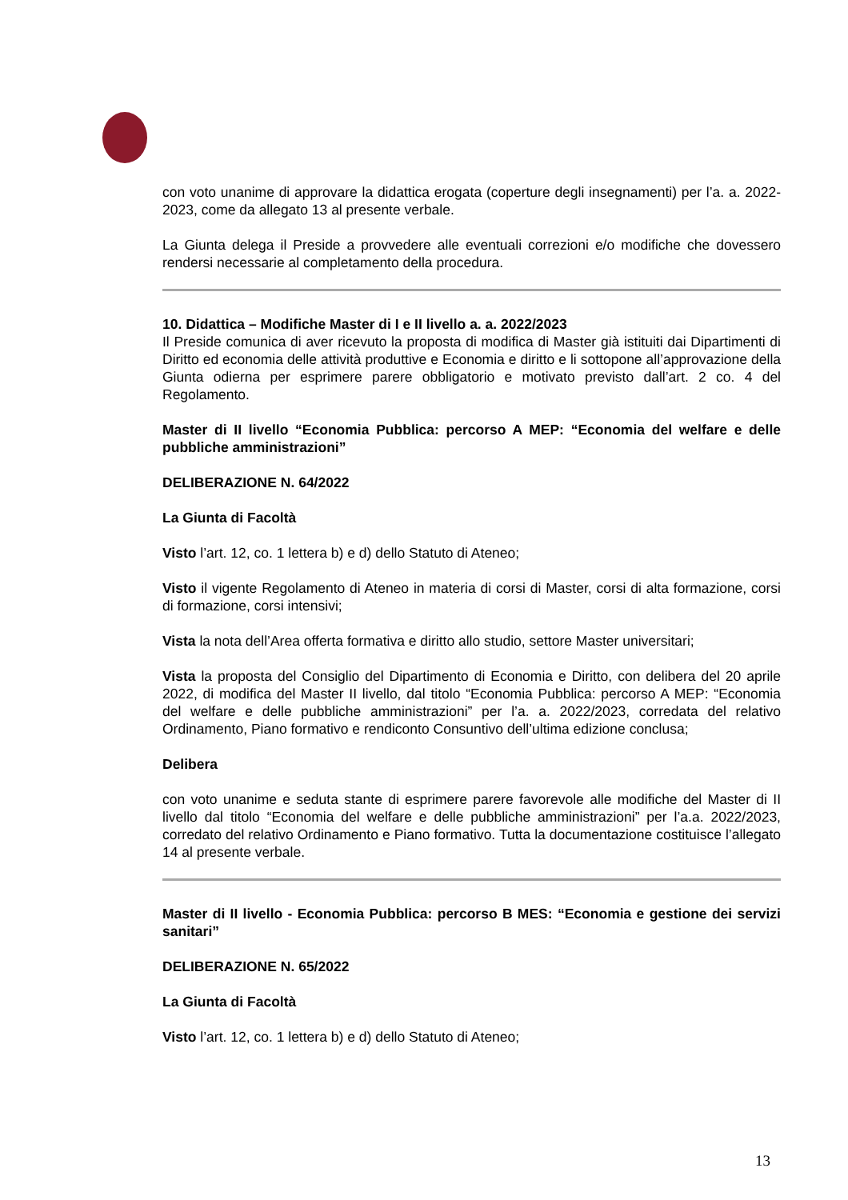con voto unanime di approvare la didattica erogata (coperture degli insegnamenti) per l’a. a. 2022-2023, come da allegato 13 al presente verbale.
La Giunta delega il Preside a provvedere alle eventuali correzioni e/o modifiche che dovessero rendersi necessarie al completamento della procedura.
10. Didattica – Modifiche Master di I e II livello a. a. 2022/2023
Il Preside comunica di aver ricevuto la proposta di modifica di Master già istituiti dai Dipartimenti di Diritto ed economia delle attività produttive e Economia e diritto e li sottopone all’approvazione della Giunta odierna per esprimere parere obbligatorio e motivato previsto dall’art. 2 co. 4 del Regolamento.
Master di II livello “Economia Pubblica: percorso A MEP: “Economia del welfare e delle pubbliche amministrazioni”
DELIBERAZIONE N. 64/2022
La Giunta di Facoltà
Visto l’art. 12, co. 1 lettera b) e d) dello Statuto di Ateneo;
Visto il vigente Regolamento di Ateneo in materia di corsi di Master, corsi di alta formazione, corsi di formazione, corsi intensivi;
Vista la nota dell’Area offerta formativa e diritto allo studio, settore Master universitari;
Vista la proposta del Consiglio del Dipartimento di Economia e Diritto, con delibera del 20 aprile 2022, di modifica del Master II livello, dal titolo “Economia Pubblica: percorso A MEP: “Economia del welfare e delle pubbliche amministrazioni” per l’a. a. 2022/2023, corredata del relativo Ordinamento, Piano formativo e rendiconto Consuntivo dell’ultima edizione conclusa;
Delibera
con voto unanime e seduta stante di esprimere parere favorevole alle modifiche del Master di II livello dal titolo “Economia del welfare e delle pubbliche amministrazioni” per l’a.a. 2022/2023, corredato del relativo Ordinamento e Piano formativo. Tutta la documentazione costituisce l’allegato 14 al presente verbale.
Master di II livello - Economia Pubblica: percorso B MES: “Economia e gestione dei servizi sanitari”
DELIBERAZIONE N. 65/2022
La Giunta di Facoltà
Visto l’art. 12, co. 1 lettera b) e d) dello Statuto di Ateneo;
13